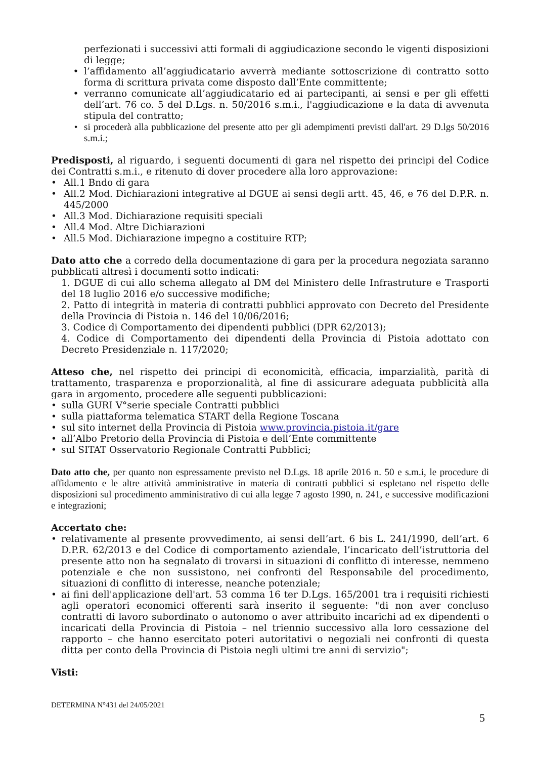perfezionati i successivi atti formali di aggiudicazione secondo le vigenti disposizioni di legge;
• l’affidamento all’aggiudicatario avverrà mediante sottoscrizione di contratto sotto forma di scrittura privata come disposto dall’Ente committente;
• verranno comunicate all’aggiudicatario ed ai partecipanti, ai sensi e per gli effetti dell’art. 76 co. 5 del D.Lgs. n. 50/2016 s.m.i., l'aggiudicazione e la data di avvenuta stipula del contratto;
• si procederà alla pubblicazione del presente atto per gli adempimenti previsti dall'art. 29 D.lgs 50/2016 s.m.i.;
Predisposti, al riguardo, i seguenti documenti di gara nel rispetto dei principi del Codice dei Contratti s.m.i., e ritenuto di dover procedere alla loro approvazione:
• All.1 Bndo di gara
• All.2 Mod. Dichiarazioni integrative al DGUE ai sensi degli artt. 45, 46, e 76 del D.P.R. n. 445/2000
• All.3 Mod. Dichiarazione requisiti speciali
• All.4 Mod. Altre Dichiarazioni
• All.5 Mod. Dichiarazione impegno a costituire RTP;
Dato atto che a corredo della documentazione di gara per la procedura negoziata saranno pubblicati altresì i documenti sotto indicati:
1. DGUE di cui allo schema allegato al DM del Ministero delle Infrastruture e Trasporti del 18 luglio 2016 e/o successive modifiche;
2. Patto di integrità in materia di contratti pubblici approvato con Decreto del Presidente della Provincia di Pistoia n. 146 del 10/06/2016;
3. Codice di Comportamento dei dipendenti pubblici (DPR 62/2013);
4. Codice di Comportamento dei dipendenti della Provincia di Pistoia adottato con Decreto Presidenziale n. 117/2020;
Atteso che, nel rispetto dei principi di economicità, efficacia, imparzialità, parità di trattamento, trasparenza e proporzionalità, al fine di assicurare adeguata pubblicità alla gara in argomento, procedere alle seguenti pubblicazioni:
• sulla GURI V°serie speciale Contratti pubblici
• sulla piattaforma telematica START della Regione Toscana
• sul sito internet della Provincia di Pistoia www.provincia.pistoia.it/gare
• all’Albo Pretorio della Provincia di Pistoia e dell’Ente committente
• sul SITAT Osservatorio Regionale Contratti Pubblici;
Dato atto che, per quanto non espressamente previsto nel D.Lgs. 18 aprile 2016 n. 50 e s.m.i, le procedure di affidamento e le altre attività amministrative in materia di contratti pubblici si espletano nel rispetto delle disposizioni sul procedimento amministrativo di cui alla legge 7 agosto 1990, n. 241, e successive modificazioni e integrazioni;
Accertato che:
• relativamente al presente provvedimento, ai sensi dell’art. 6 bis L. 241/1990, dell’art. 6 D.P.R. 62/2013 e del Codice di comportamento aziendale, l’incaricato dell’istruttoria del presente atto non ha segnalato di trovarsi in situazioni di conflitto di interesse, nemmeno potenziale e che non sussistono, nei confronti del Responsabile del procedimento, situazioni di conflitto di interesse, neanche potenziale;
• ai fini dell'applicazione dell'art. 53 comma 16 ter D.Lgs. 165/2001 tra i requisiti richiesti agli operatori economici offerenti sarà inserito il seguente: "di non aver concluso contratti di lavoro subordinato o autonomo o aver attribuito incarichi ad ex dipendenti o incaricati della Provincia di Pistoia – nel triennio successivo alla loro cessazione del rapporto – che hanno esercitato poteri autoritativi o negoziali nei confronti di questa ditta per conto della Provincia di Pistoia negli ultimi tre anni di servizio";
Visti:
DETERMINA N°431 del 24/05/2021
5